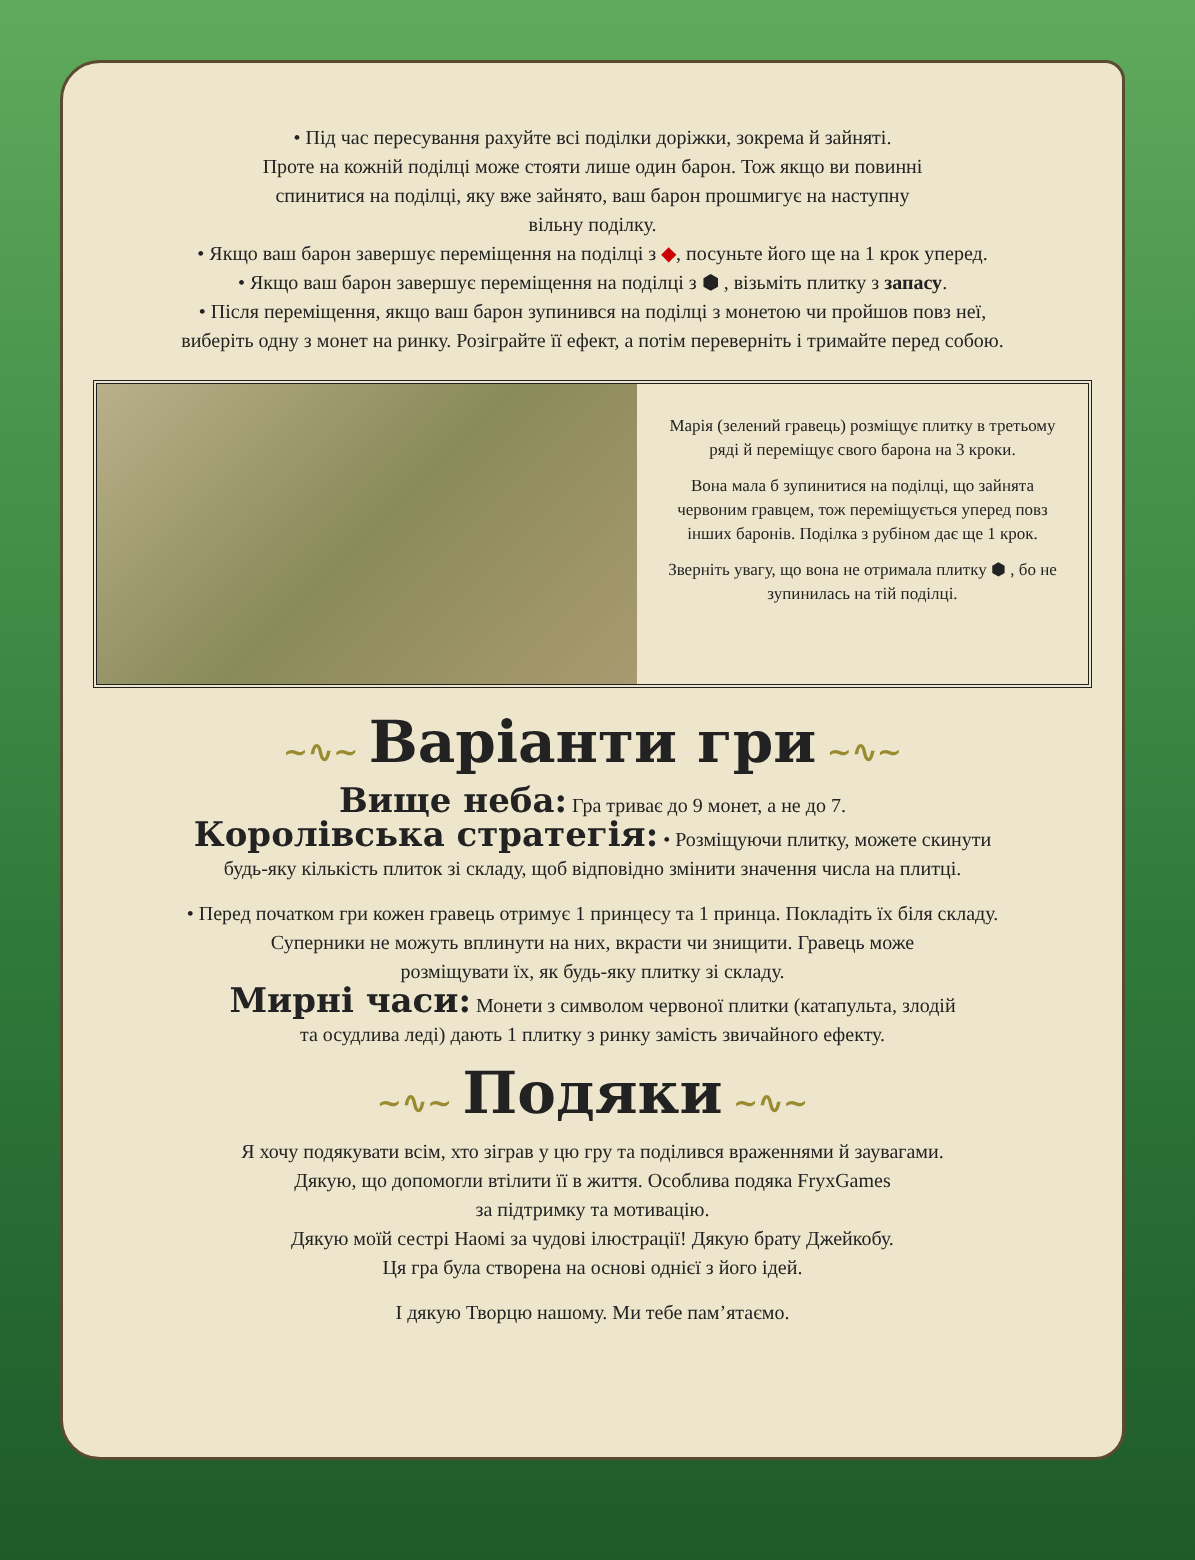• Під час пересування рахуйте всі поділки доріжки, зокрема й зайняті.
Проте на кожній поділці може стояти лише один барон. Тож якщо ви повинні
спинитися на поділці, яку вже зайнято, ваш барон прошмигує на наступну
вільну поділку.
• Якщо ваш барон завершує переміщення на поділці з ◆, посуньте його ще на 1 крок уперед.
• Якщо ваш барон завершує переміщення на поділці з ⬢ , візьміть плитку з запасу.
• Після переміщення, якщо ваш барон зупинився на поділці з монетою чи пройшов повз неї,
виберіть одну з монет на ринку. Розіграйте її ефект, а потім переверніть і тримайте перед собою.
Марія (зелений гравець) розміщує плитку в третьому ряді й переміщує свого барона на 3 кроки.
Вона мала б зупинитися на поділці, що зайнята червоним гравцем, тож переміщується уперед повз інших баронів. Поділка з рубіном дає ще 1 крок.
Зверніть увагу, що вона не отримала плитку ⬢ , бо не зупинилась на тій поділці.
~∿~ Варіанти гри ~∿~
Вище неба: Гра триває до 9 монет, а не до 7.
Королівська стратегія: • Розміщуючи плитку, можете скинути
будь-яку кількість плиток зі складу, щоб відповідно змінити значення числа на плитці.
• Перед початком гри кожен гравець отримує 1 принцесу та 1 принца. Покладіть їх біля складу.
Суперники не можуть вплинути на них, вкрасти чи знищити. Гравець може
розміщувати їх, як будь-яку плитку зі складу.
Мирні часи: Монети з символом червоної плитки (катапульта, злодій
та осудлива леді) дають 1 плитку з ринку замість звичайного ефекту.
~∿~ Подяки ~∿~
Я хочу подякувати всім, хто зіграв у цю гру та поділився враженнями й заувагами.
Дякую, що допомогли втілити її в життя. Особлива подяка FryxGames
за підтримку та мотивацію.
Дякую моїй сестрі Наомі за чудові ілюстрації! Дякую брату Джейкобу.
Ця гра була створена на основі однієї з його ідей.
І дякую Творцю нашому. Ми тебе пам’ятаємо.